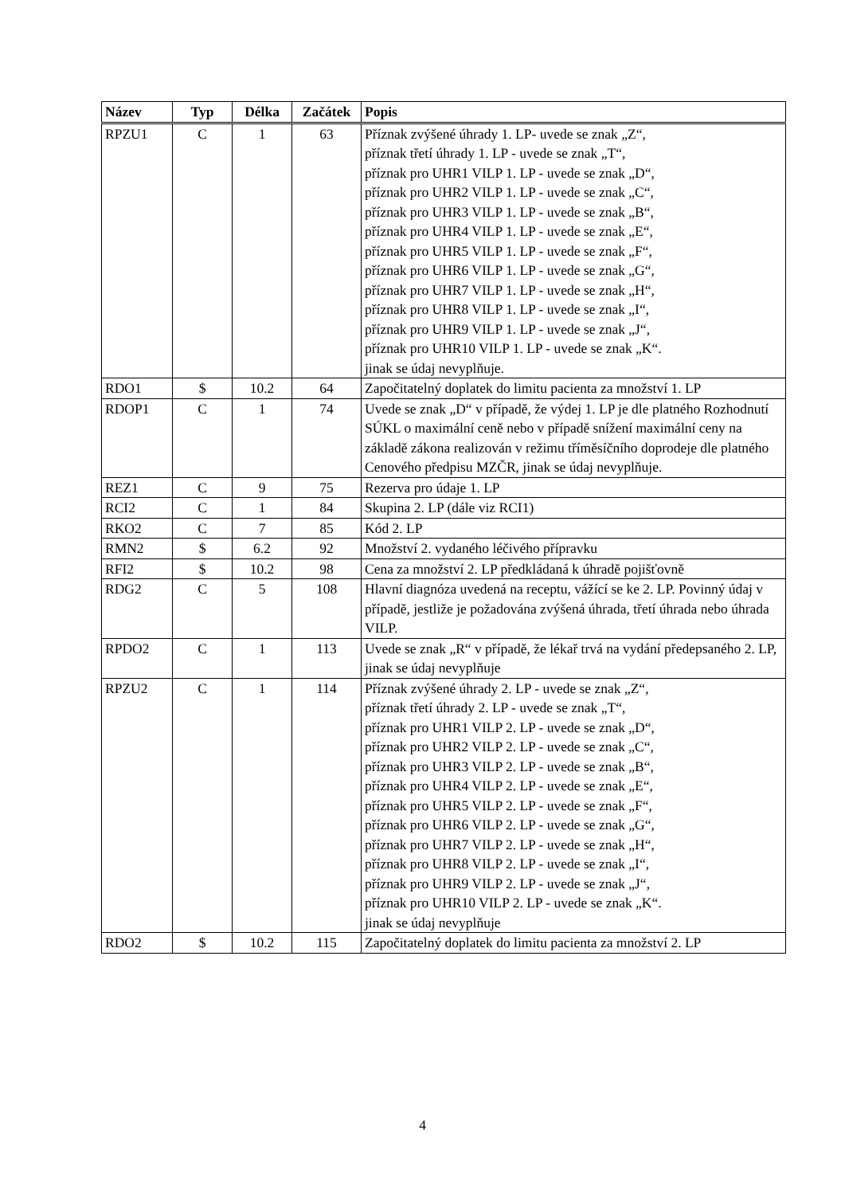| Název | Typ | Délka | Začátek | Popis |
| --- | --- | --- | --- | --- |
| RPZU1 | C | 1 | 63 | Příznak zvýšené úhrady 1. LP- uvede se znak „Z“, příznak třetí úhrady 1. LP - uvede se znak „T“, příznak pro UHR1 VILP 1. LP - uvede se znak „D“, příznak pro UHR2 VILP 1. LP - uvede se znak „C“, příznak pro UHR3 VILP 1. LP - uvede se znak „B“, příznak pro UHR4 VILP 1. LP - uvede se znak „E“, příznak pro UHR5 VILP 1. LP - uvede se znak „F“, příznak pro UHR6 VILP 1. LP - uvede se znak „G“, příznak pro UHR7 VILP 1. LP - uvede se znak „H“, příznak pro UHR8 VILP 1. LP - uvede se znak „I“, příznak pro UHR9 VILP 1. LP - uvede se znak „J“, příznak pro UHR10 VILP 1. LP - uvede se znak „K“. jinak se údaj nevyplňuje. |
| RDO1 | $ | 10.2 | 64 | Započitatelný doplatek do limitu pacienta za množství 1. LP |
| RDOP1 | C | 1 | 74 | Uvede se znak „D“ v případě, že výdej 1. LP je dle platného Rozhodnutí SÚKL o maximální ceně nebo v případě snížení maximální ceny na základě zákona realizován v režimu tříměsíčního doprodeje dle platného Cenového předpisu MZČR, jinak se údaj nevyplňuje. |
| REZ1 | C | 9 | 75 | Rezerva pro údaje 1. LP |
| RCI2 | C | 1 | 84 | Skupina 2. LP (dále viz RCI1) |
| RKO2 | C | 7 | 85 | Kód 2. LP |
| RMN2 | $ | 6.2 | 92 | Množství 2. vydaného léčivého přípravku |
| RFI2 | $ | 10.2 | 98 | Cena za množství 2. LP předkládaná k úhradě pojišťovně |
| RDG2 | C | 5 | 108 | Hlavní diagnóza uvedená na receptu, vážící se ke 2. LP. Povinný údaj v případě, jestliže je požadována zvýšená úhrada, třetí úhrada nebo úhrada VILP. |
| RPDO2 | C | 1 | 113 | Uvede se znak „R“ v případě, že lékař trvá na vydání předepsaného 2. LP, jinak se údaj nevyplňuje |
| RPZU2 | C | 1 | 114 | Příznak zvýšené úhrady 2. LP - uvede se znak „Z“, příznak třetí úhrady 2. LP - uvede se znak „T“, příznak pro UHR1 VILP 2. LP - uvede se znak „D“, příznak pro UHR2 VILP 2. LP - uvede se znak „C“, příznak pro UHR3 VILP 2. LP - uvede se znak „B“, příznak pro UHR4 VILP 2. LP - uvede se znak „E“, příznak pro UHR5 VILP 2. LP - uvede se znak „F“, příznak pro UHR6 VILP 2. LP - uvede se znak „G“, příznak pro UHR7 VILP 2. LP - uvede se znak „H“, příznak pro UHR8 VILP 2. LP - uvede se znak „I“, příznak pro UHR9 VILP 2. LP - uvede se znak „J“, příznak pro UHR10 VILP 2. LP - uvede se znak „K“. jinak se údaj nevyplňuje |
| RDO2 | $ | 10.2 | 115 | Započitatelný doplatek do limitu pacienta za množství 2. LP |
4